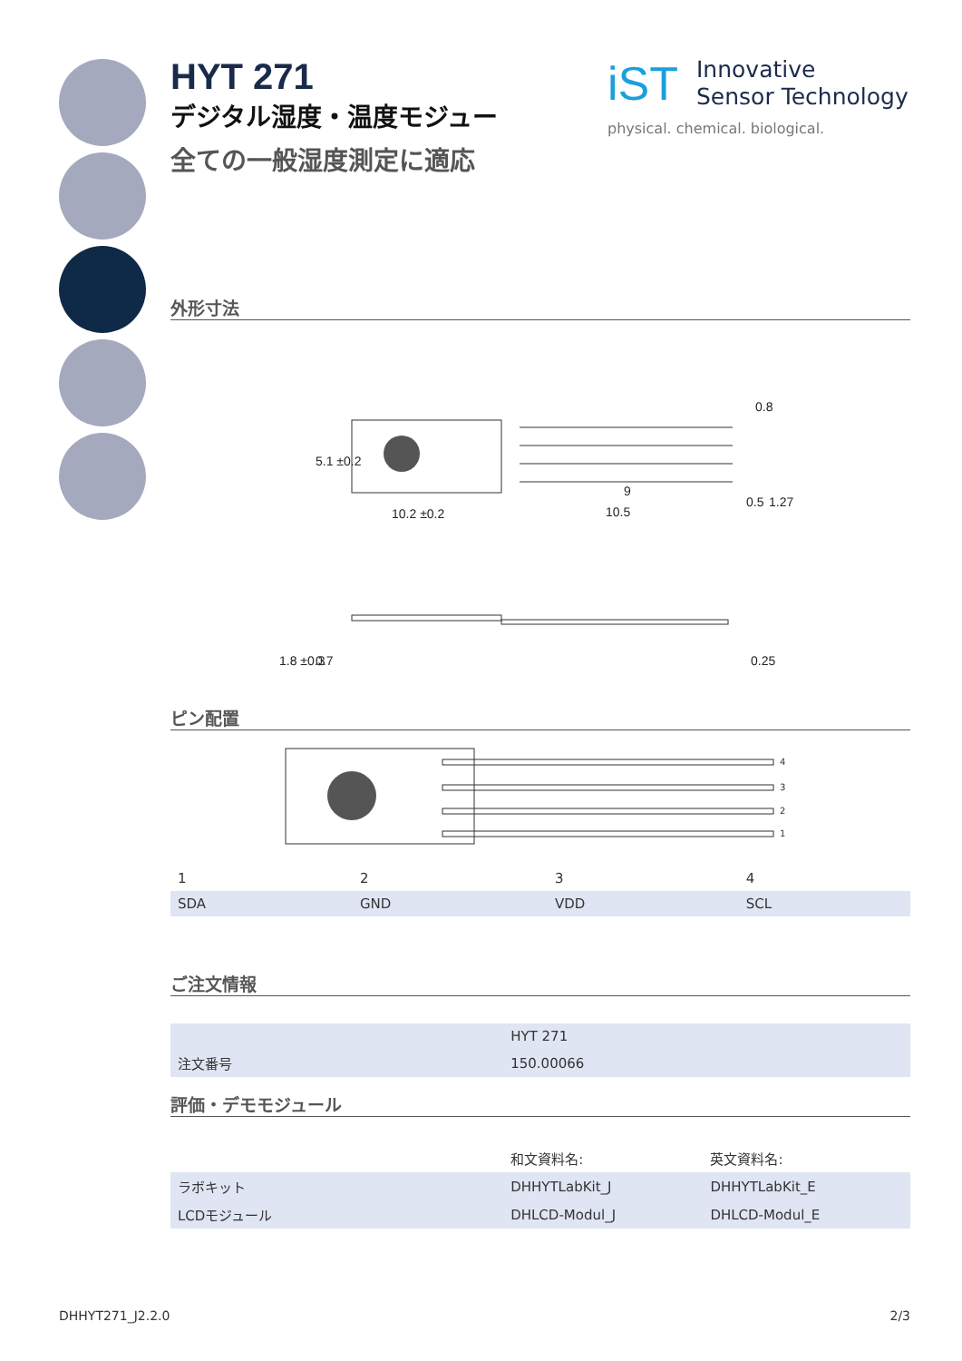HYT 271
デジタル湿度・温度モジュー
全ての一般湿度測定に適応
外形寸法
0.8
10.2 ±0.2
10.5
9
5.1 ±0.2
0.5
1.27
1.8 ±0.3
0.7
0.25
ピン配置
4
3
2
1
| 1 | 2 | 3 | 4 |
| SDA | GND | VDD | SCL |
ご注文情報
| | HYT 271 |
| 注文番号 | 150.00066 |
評価・デモモジュール
| | 和文資料名: | 英文資料名: |
| ラボキット | DHHYTLabKit_J | DHHYTLabKit_E |
| LCDモジュール | DHLCD-Modul_J | DHLCD-Modul_E |
iST
Innovative
Sensor Technology
physical. chemical. biological.
DHHYT271_J2.2.0 2/3